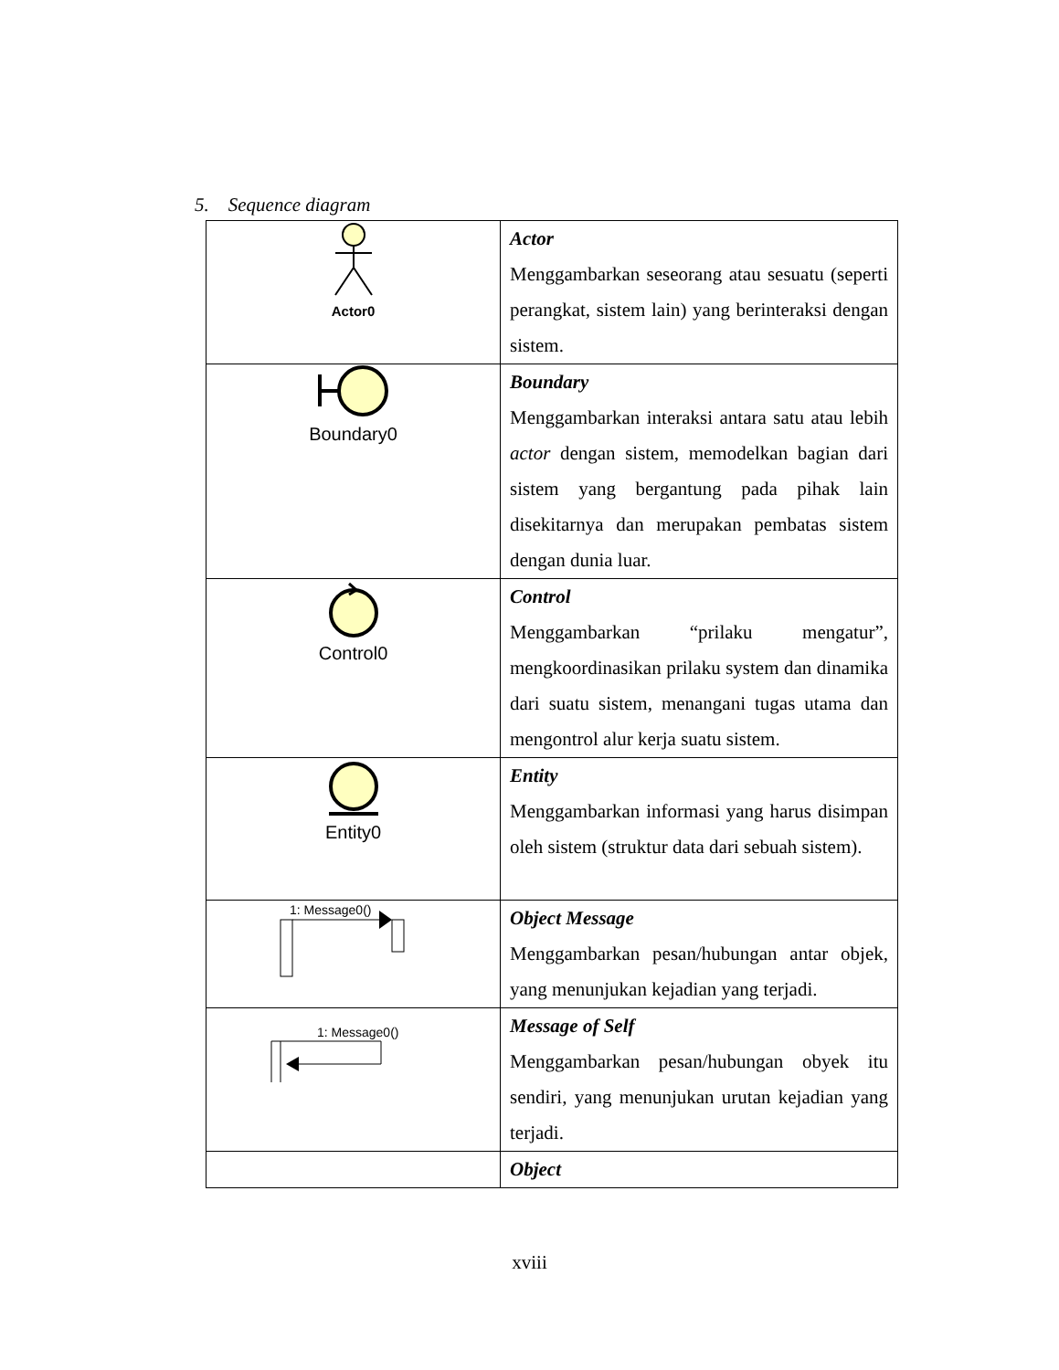5. Sequence diagram
| Actor0 | Actor Menggambarkan seseorang atau sesuatu (seperti perangkat, sistem lain) yang berinteraksi dengan sistem. |
| Boundary0 | Boundary Menggambarkan interaksi antara satu atau lebih actor dengan sistem, memodelkan bagian dari sistem yang bergantung pada pihak lain disekitarnya dan merupakan pembatas sistem dengan dunia luar. |
| Control0 | Control Menggambarkan “prilaku mengatur”, mengkoordinasikan prilaku system dan dinamika dari suatu sistem, menangani tugas utama dan mengontrol alur kerja suatu sistem. |
| Entity0 | Entity Menggambarkan informasi yang harus disimpan oleh sistem (struktur data dari sebuah sistem). |
| 1: Message0() | Object Message Menggambarkan pesan/hubungan antar objek, yang menunjukan kejadian yang terjadi. |
| 1: Message0() | Message of Self Menggambarkan pesan/hubungan obyek itu sendiri, yang menunjukan urutan kejadian yang terjadi. |
| | Object |
xviii